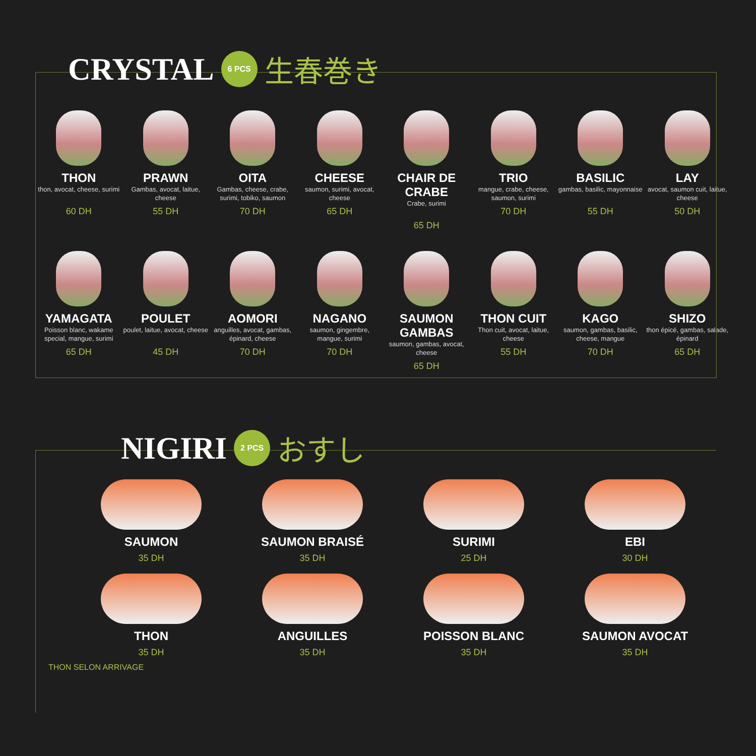CRYSTAL 6 PCS 生春巻き
THON
thon, avocat, cheese, surimi
60 DH
PRAWN
Gambas, avocat, laitue, cheese
55 DH
OITA
Gambas, cheese, crabe, surimi, tobiko, saumon
70 DH
CHEESE
saumon, surimi, avocat, cheese
65 DH
CHAIR DE CRABE
Crabe, surimi
65 DH
TRIO
mangue, crabe, cheese, saumon, surimi
70 DH
BASILIC
gambas, basilic, mayonnaise
55 DH
LAY
avocat, saumon cuit, laitue, cheese
50 DH
YAMAGATA
Poisson blanc, wakame special, mangue, surimi
65 DH
POULET
poulet, laitue, avocat, cheese
45 DH
AOMORI
anguilles, avocat, gambas, épinard, cheese
70 DH
NAGANO
saumon, gingembre, mangue, surimi
70 DH
SAUMON GAMBAS
saumon, gambas, avocat, cheese
65 DH
THON CUIT
Thon cuit, avocat, laitue, cheese
55 DH
KAGO
saumon, gambas, basilic, cheese, mangue
70 DH
SHIZO
thon épicé, gambas, salade, épinard
65 DH
NIGIRI 2 PCS おすし
SAUMON
35 DH
SAUMON BRAISÉ
35 DH
SURIMI
25 DH
EBI
30 DH
THON
35 DH
ANGUILLES
35 DH
POISSON BLANC
35 DH
SAUMON AVOCAT
35 DH
THON SELON ARRIVAGE